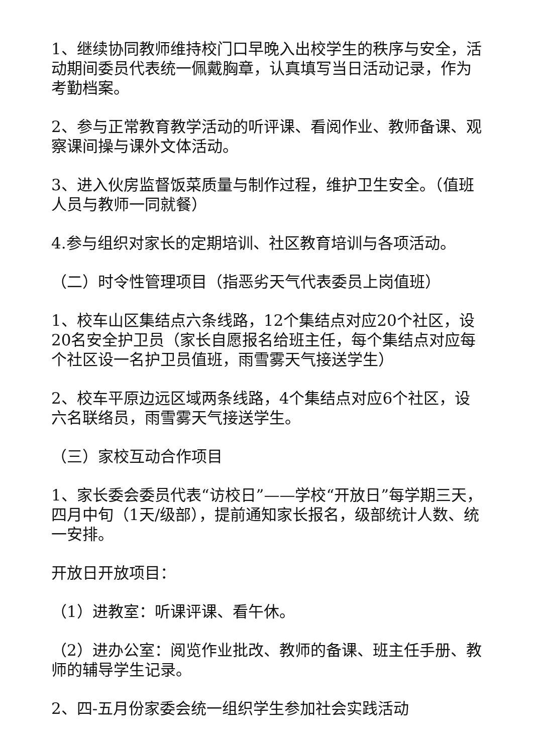1、继续协同教师维持校门口早晚入出校学生的秩序与安全，活动期间委员代表统一佩戴胸章，认真填写当日活动记录，作为考勤档案。
2、参与正常教育教学活动的听评课、看阅作业、教师备课、观察课间操与课外文体活动。
3、进入伙房监督饭菜质量与制作过程，维护卫生安全。（值班人员与教师一同就餐）
4.参与组织对家长的定期培训、社区教育培训与各项活动。
（二）时令性管理项目（指恶劣天气代表委员上岗值班）
1、校车山区集结点六条线路，12个集结点对应20个社区，设20名安全护卫员（家长自愿报名给班主任，每个集结点对应每个社区设一名护卫员值班，雨雪雾天气接送学生）
2、校车平原边远区域两条线路，4个集结点对应6个社区，设六名联络员，雨雪雾天气接送学生。
（三）家校互动合作项目
1、家长委会委员代表“访校日”——学校“开放日”每学期三天，四月中旬（1天/级部），提前通知家长报名，级部统计人数、统一安排。
开放日开放项目：
（1）进教室：听课评课、看午休。
（2）进办公室：阅览作业批改、教师的备课、班主任手册、教师的辅导学生记录。
2、四-五月份家委会统一组织学生参加社会实践活动